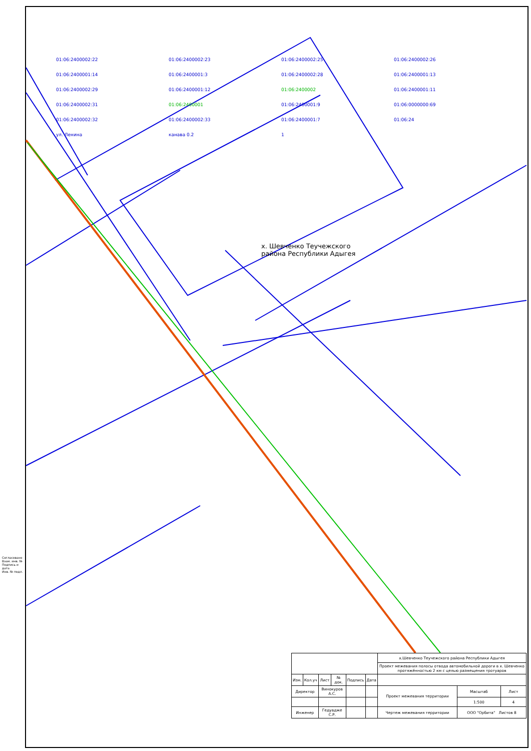01:06:2400002:22 01:06:2400002:23 01:06:2400002:25 01:06:2400002:26 01:06:2400001:14 01:06:2400001:3 01:06:2400002:28 01:06:2400001:13 01:06:2400002:29 01:06:2400001:12 01:06:2400002 01:06:2400001:11 01:06:2400002:31 01:06:2400001 01:06:2400001:9 01:06:0000000:69 01:06:2400002:32 01:06:2400002:33 01:06:2400001:7 01:06:24 ул. Ленина канава 0.2 1
х. Шевченко Теучежского
района Республики Адыгея
Согласовано
Взам. инв. №
Подпись и дата
Инв. № подл.
| | | | | | | х.Шевченко Теучежского района Республики Адыгея | | |
| | | | | | | Проект межевания полосы отвода автомобильной дороги в х. Шевченко протяжённостью 2 км с целью размещения тротуаров | | |
| Изм. | Кол.уч | Лист | № док. | Подпись | Дата | | | |
| Директор | | Винокуров А.С. | | | | Проект межевания территории | Масштаб | Лист |
| | | | | | | | 1:500 | 4 |
| Инженер | | Гедуадже С.Р. | | | | Чертеж межевания территории | ООО "Орбита" Листов 8 | |